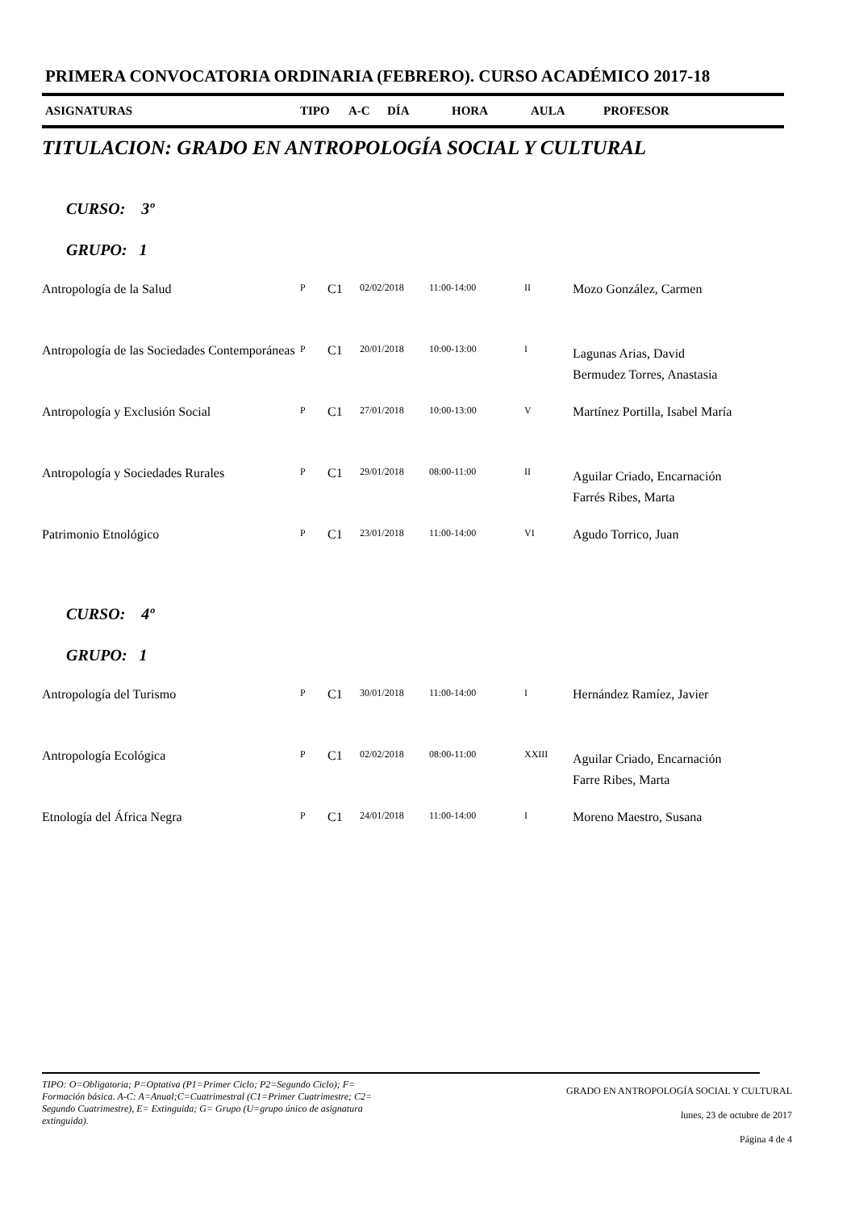PRIMERA CONVOCATORIA ORDINARIA (FEBRERO). CURSO ACADÉMICO 2017-18
ASIGNATURAS TIPO A-C DÍA HORA AULA PROFESOR
TITULACION: GRADO EN ANTROPOLOGÍA SOCIAL Y CULTURAL
CURSO: 3º
GRUPO: 1
| Antropología de la Salud | P | C1 | 02/02/2018 | 11:00-14:00 | II | Mozo González, Carmen |
| Antropología de las Sociedades Contemporáneas | P | C1 | 20/01/2018 | 10:00-13:00 | I | Lagunas Arias, David Bermudez Torres, Anastasia |
| Antropología y Exclusión Social | P | C1 | 27/01/2018 | 10:00-13:00 | V | Martínez Portilla, Isabel María |
| Antropología y Sociedades Rurales | P | C1 | 29/01/2018 | 08:00-11:00 | II | Aguilar Criado, Encarnación Farrés Ribes, Marta |
| Patrimonio Etnológico | P | C1 | 23/01/2018 | 11:00-14:00 | VI | Agudo Torrico, Juan |
CURSO: 4º
GRUPO: 1
| Antropología del Turismo | P | C1 | 30/01/2018 | 11:00-14:00 | I | Hernández Ramíez, Javier |
| Antropología Ecológica | P | C1 | 02/02/2018 | 08:00-11:00 | XXIII | Aguilar Criado, Encarnación Farre Ribes, Marta |
| Etnología del África Negra | P | C1 | 24/01/2018 | 11:00-14:00 | I | Moreno Maestro, Susana |
TIPO: O=Obligatoria; P=Optativa (P1=Primer Ciclo; P2=Segundo Ciclo); F= Formación básica. A-C: A=Anual;C=Cuatrimestral (C1=Primer Cuatrimestre; C2= Segundo Cuatrimestre), E= Extinguida; G= Grupo (U=grupo único de asignatura extinguida).
GRADO EN ANTROPOLOGÍA SOCIAL Y CULTURAL
lunes, 23 de octubre de 2017
Página 4 de 4